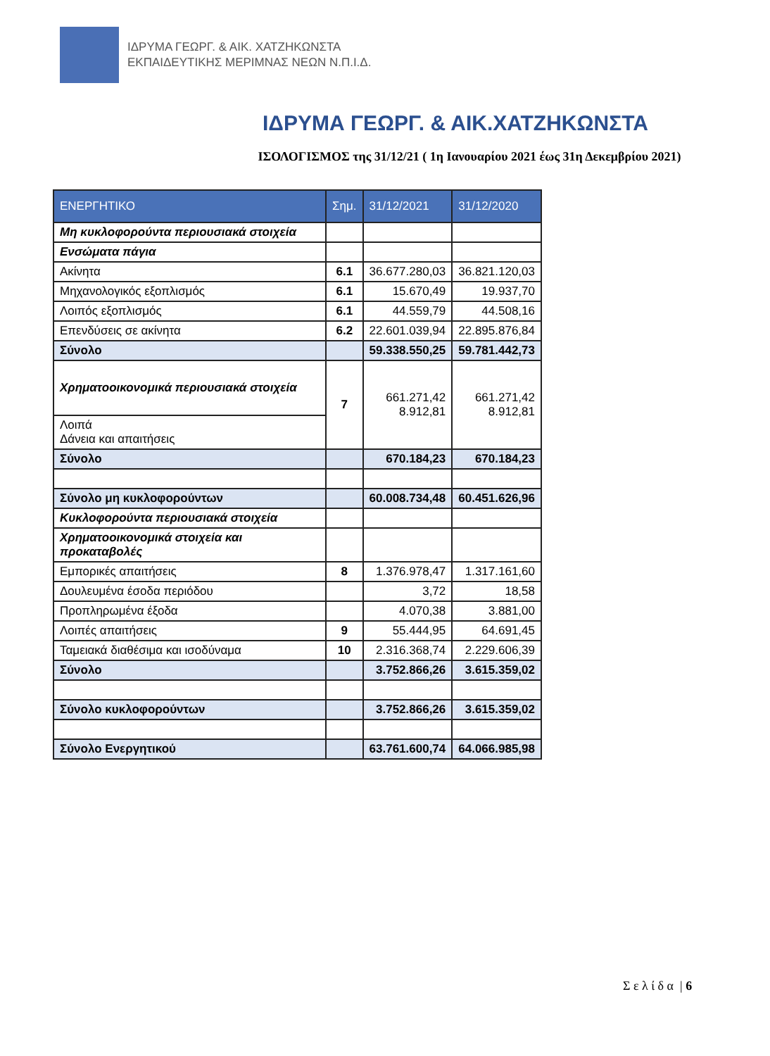ΙΔΡΥΜΑ ΓΕΩΡΓ. & ΑΙΚ. ΧΑΤΖΗΚΩΝΣΤΑ
ΕΚΠΑΙΔΕΥΤΙΚΗΣ ΜΕΡΙΜΝΑΣ ΝΕΩΝ Ν.Π.Ι.Δ.
ΙΔΡΥΜΑ ΓΕΩΡΓ. & ΑΙΚ.ΧΑΤΖΗΚΩΝΣΤΑ
ΙΣΟΛΟΓΙΣΜΟΣ της 31/12/21 ( 1η Ιανουαρίου 2021 έως 31η Δεκεμβρίου 2021)
| ΕΝΕΡΓΗΤΙΚΟ | Σημ. | 31/12/2021 | 31/12/2020 |
| --- | --- | --- | --- |
| Μη κυκλοφορούντα περιουσιακά στοιχεία | | | |
| Ενσώματα πάγια | | | |
| Ακίνητα | 6.1 | 36.677.280,03 | 36.821.120,03 |
| Μηχανολογικός εξοπλισμός | 6.1 | 15.670,49 | 19.937,70 |
| Λοιπός εξοπλισμός | 6.1 | 44.559,79 | 44.508,16 |
| Επενδύσεις σε ακίνητα | 6.2 | 22.601.039,94 | 22.895.876,84 |
| Σύνολο | | 59.338.550,25 | 59.781.442,73 |
| Χρηματοοικονομικά περιουσιακά στοιχεία | 7 | 661.271,42 8.912,81 | 661.271,42 8.912,81 |
| Λοιπά Δάνεια και απαιτήσεις | | | |
| Σύνολο | | 670.184,23 | 670.184,23 |
| Σύνολο μη κυκλοφορούντων | | 60.008.734,48 | 60.451.626,96 |
| Κυκλοφορούντα περιουσιακά στοιχεία | | | |
| Χρηματοοικονομικά στοιχεία και προκαταβολές | | | |
| Εμπορικές απαιτήσεις | 8 | 1.376.978,47 | 1.317.161,60 |
| Δουλευμένα έσοδα περιόδου | | 3,72 | 18,58 |
| Προπληρωμένα έξοδα | | 4.070,38 | 3.881,00 |
| Λοιπές απαιτήσεις | 9 | 55.444,95 | 64.691,45 |
| Ταμειακά διαθέσιμα και ισοδύναμα | 10 | 2.316.368,74 | 2.229.606,39 |
| Σύνολο | | 3.752.866,26 | 3.615.359,02 |
| Σύνολο κυκλοφορούντων | | 3.752.866,26 | 3.615.359,02 |
| Σύνολο Ενεργητικού | | 63.761.600,74 | 64.066.985,98 |
Σ ε λ ί δ α | 6